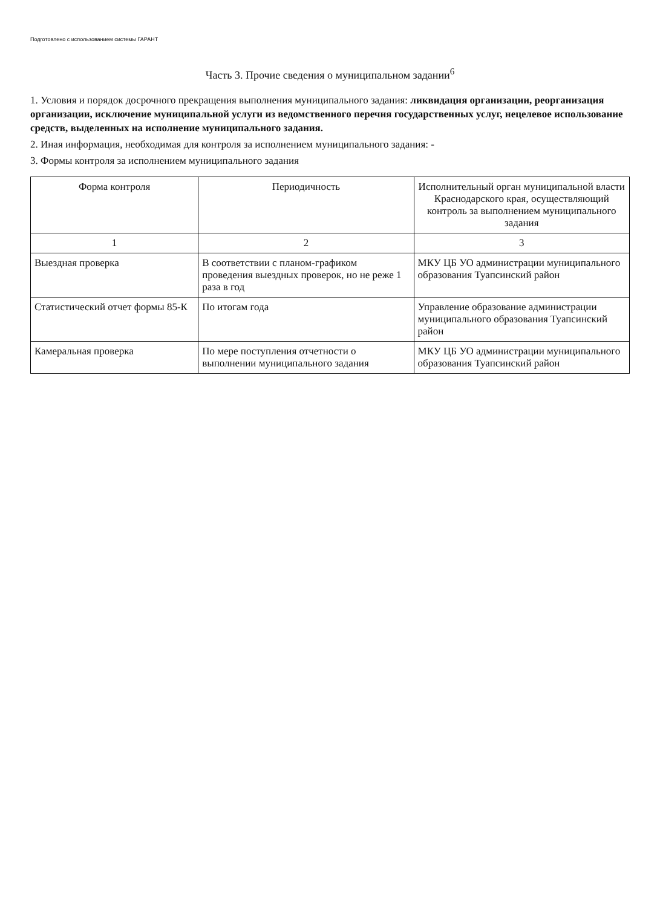Подготовлено с использованием системы ГАРАНТ
Часть 3. Прочие сведения о муниципальном задании<sup>6</sup>
1. Условия и порядок досрочного прекращения выполнения муниципального задания: ликвидация организации, реорганизация организации, исключение муниципальной услуги из ведомственного перечня государственных услуг, нецелевое использование средств, выделенных на исполнение муниципального задания.
2. Иная информация, необходимая для контроля за исполнением муниципального задания: -
3. Формы контроля за исполнением муниципального задания
| Форма контроля | Периодичность | Исполнительный орган муниципальной власти Краснодарского края, осуществляющий контроль за выполнением муниципального задания |
| --- | --- | --- |
| 1 | 2 | 3 |
| Выездная проверка | В соответствии с планом-графиком проведения выездных проверок, но не реже 1 раза в год | МКУ ЦБ УО администрации муниципального образования Туапсинский район |
| Статистический отчет формы 85-К | По итогам года | Управление образование администрации муниципального образования Туапсинский район |
| Камеральная проверка | По мере поступления отчетности о выполнении муниципального задания | МКУ ЦБ УО администрации муниципального образования Туапсинский район |